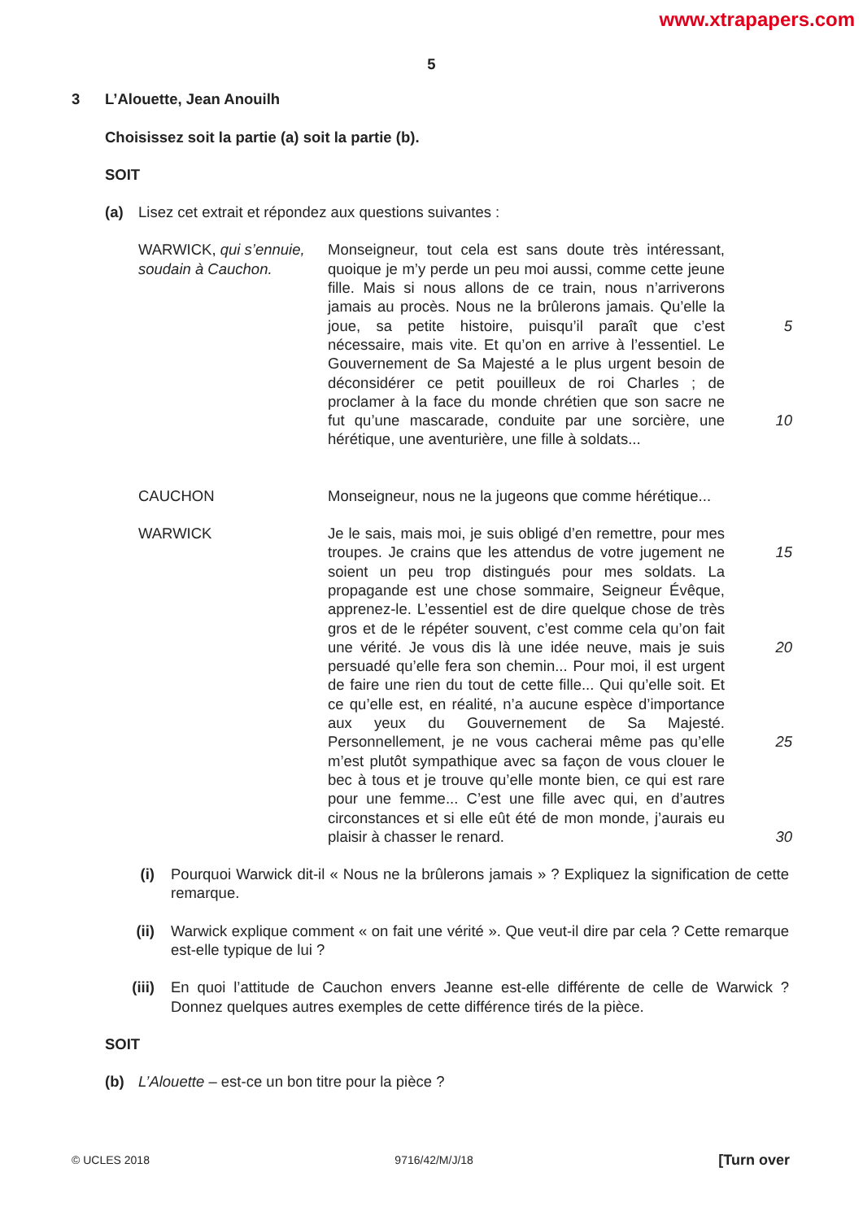www.xtrapapers.com
5
3 L’Alouette, Jean Anouilh
Choisissez soit la partie (a) soit la partie (b).
SOIT
(a) Lisez cet extrait et répondez aux questions suivantes :
WARWICK, qui s’ennuie, soudain à Cauchon.
Monseigneur, tout cela est sans doute très intéressant, quoique je m’y perde un peu moi aussi, comme cette jeune fille. Mais si nous allons de ce train, nous n’arriverons jamais au procès. Nous ne la brûlerons jamais. Qu’elle la joue, sa petite histoire, puisqu’il paraît que c’est nécessaire, mais vite. Et qu’on en arrive à l’essentiel. Le Gouvernement de Sa Majesté a le plus urgent besoin de déconsidérer ce petit pouilleux de roi Charles ; de proclamer à la face du monde chrétien que son sacre ne fut qu’une mascarade, conduite par une sorcière, une hérétique, une aventurière, une fille à soldats...
5
10
CAUCHON Monseigneur, nous ne la jugeons que comme hérétique...
WARWICK Je le sais, mais moi, je suis obligé d’en remettre, pour mes troupes. Je crains que les attendus de votre jugement ne soient un peu trop distingués pour mes soldats. La propagande est une chose sommaire, Seigneur Évêque, apprenez-le. L’essentiel est de dire quelque chose de très gros et de le répéter souvent, c’est comme cela qu’on fait une vérité. Je vous dis là une idée neuve, mais je suis persuadé qu’elle fera son chemin... Pour moi, il est urgent de faire une rien du tout de cette fille... Qui qu’elle soit. Et ce qu’elle est, en réalité, n’a aucune espèce d’importance aux yeux du Gouvernement de Sa Majesté. Personnellement, je ne vous cacherai même pas qu’elle m’est plutôt sympathique avec sa façon de vous clouer le bec à tous et je trouve qu’elle monte bien, ce qui est rare pour une femme... C’est une fille avec qui, en d’autres circonstances et si elle eût été de mon monde, j’aurais eu plaisir à chasser le renard.
15
20
25
30
(i) Pourquoi Warwick dit-il « Nous ne la brûlerons jamais » ? Expliquez la signification de cette remarque.
(ii)
Warwick explique comment « on fait une vérité ». Que veut-il dire par cela ? Cette remarque est-elle typique de lui ?
(iii)
En quoi l’attitude de Cauchon envers Jeanne est-elle différente de celle de Warwick ? Donnez quelques autres exemples de cette différence tirés de la pièce.
SOIT
(b) L’Alouette – est-ce un bon titre pour la pièce ?
© UCLES 2018 9716/42/M/J/18 [Turn over